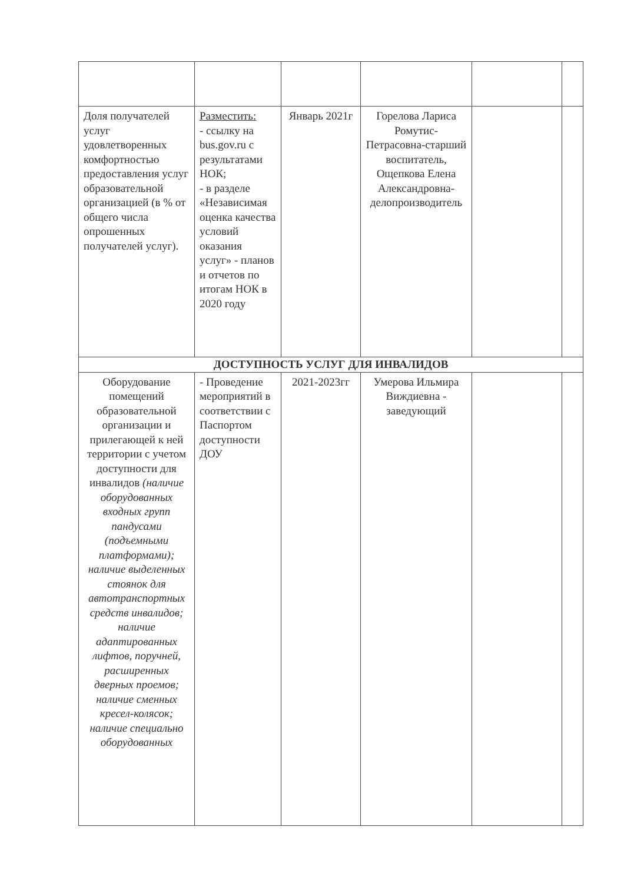| Доля получателей услуг удовлетворенных комфортностью предоставления услуг образовательной организацией (в % от общего числа опрошенных получателей услуг). | Разместить: - ссылку на bus.gov.ru с результатами НОК; - в разделе «Независимая оценка качества условий оказания услуг» - планов и отчетов по итогам НОК в 2020 году | Январь 2021г | Горелова Лариса Ромутис-Петрасовна-старший воспитатель, Ощепкова Елена Александровна-делопроизводитель | | |
| ДОСТУПНОСТЬ УСЛУГ ДЛЯ ИНВАЛИДОВ | | | | | |
| Оборудование помещений образовательной организации и прилегающей к ней территории с учетом доступности для инвалидов (наличие оборудованных входных групп пандусами (подъемными платформами); наличие выделенных стоянок для автотранспортных средств инвалидов; наличие адаптированных лифтов, поручней, расширенных дверных проемов; наличие сменных кресел-колясок; наличие специально оборудованных | - Проведение мероприятий в соответствии с Паспортом доступности ДОУ | 2021-2023гг | Умерова Ильмира Виждиевна - заведующий | | |